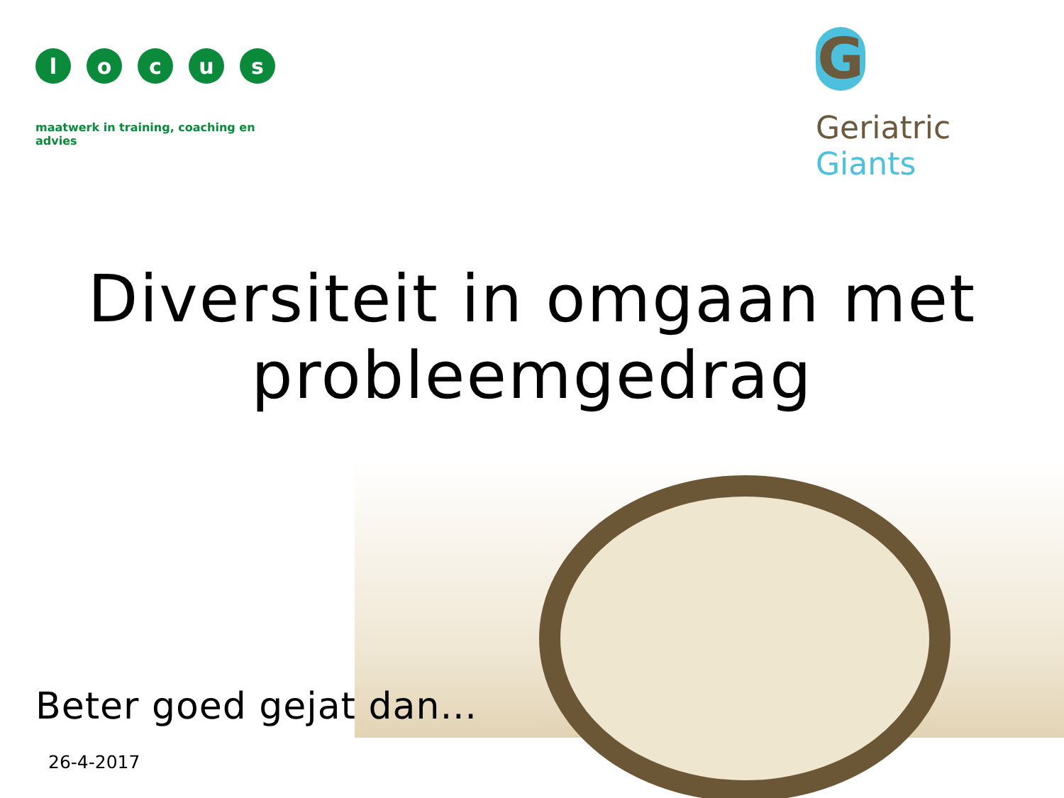l o c u s
maatwerk in training, coaching en advies
G
Geriatric Giants
Diversiteit in omgaan met probleemgedrag
Beter goed gejat dan…
26-4-2017